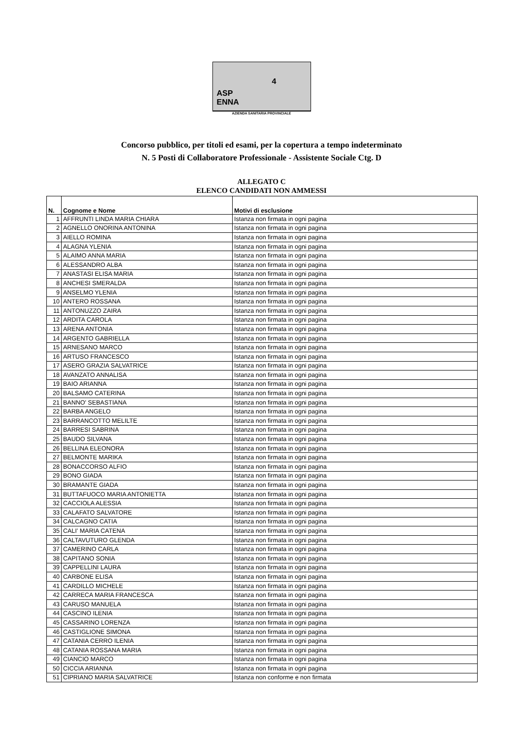ASP
ENNA
4
AZIENDA SANITARIA PROVINCIALE
Concorso pubblico, per titoli ed esami, per la copertura a tempo indeterminato
N. 5 Posti di Collaboratore Professionale - Assistente Sociale Ctg. D
ALLEGATO C
ELENCO CANDIDATI NON AMMESSI
| N. | Cognome e Nome | Motivi di esclusione |
| --- | --- | --- |
| 1 | AFFRUNTI LINDA MARIA CHIARA | Istanza non firmata in ogni pagina |
| 2 | AGNELLO ONORINA ANTONINA | Istanza non firmata in ogni pagina |
| 3 | AIELLO ROMINA | Istanza non firmata in ogni pagina |
| 4 | ALAGNA YLENIA | Istanza non firmata in ogni pagina |
| 5 | ALAIMO ANNA MARIA | Istanza non firmata in ogni pagina |
| 6 | ALESSANDRO ALBA | Istanza non firmata in ogni pagina |
| 7 | ANASTASI ELISA MARIA | Istanza non firmata in ogni pagina |
| 8 | ANCHESI SMERALDA | Istanza non firmata in ogni pagina |
| 9 | ANSELMO YLENIA | Istanza non firmata in ogni pagina |
| 10 | ANTERO ROSSANA | Istanza non firmata in ogni pagina |
| 11 | ANTONUZZO ZAIRA | Istanza non firmata in ogni pagina |
| 12 | ARDITA CAROLA | Istanza non firmata in ogni pagina |
| 13 | ARENA ANTONIA | Istanza non firmata in ogni pagina |
| 14 | ARGENTO GABRIELLA | Istanza non firmata in ogni pagina |
| 15 | ARNESANO MARCO | Istanza non firmata in ogni pagina |
| 16 | ARTUSO FRANCESCO | Istanza non firmata in ogni pagina |
| 17 | ASERO GRAZIA SALVATRICE | Istanza non firmata in ogni pagina |
| 18 | AVANZATO ANNALISA | Istanza non firmata in ogni pagina |
| 19 | BAIO ARIANNA | Istanza non firmata in ogni pagina |
| 20 | BALSAMO CATERINA | Istanza non firmata in ogni pagina |
| 21 | BANNO' SEBASTIANA | Istanza non firmata in ogni pagina |
| 22 | BARBA ANGELO | Istanza non firmata in ogni pagina |
| 23 | BARRANCOTTO MELILTE | Istanza non firmata in ogni pagina |
| 24 | BARRESI SABRINA | Istanza non firmata in ogni pagina |
| 25 | BAUDO SILVANA | Istanza non firmata in ogni pagina |
| 26 | BELLINA ELEONORA | Istanza non firmata in ogni pagina |
| 27 | BELMONTE MARIKA | Istanza non firmata in ogni pagina |
| 28 | BONACCORSO ALFIO | Istanza non firmata in ogni pagina |
| 29 | BONO GIADA | Istanza non firmata in ogni pagina |
| 30 | BRAMANTE GIADA | Istanza non firmata in ogni pagina |
| 31 | BUTTAFUOCO MARIA ANTONIETTA | Istanza non firmata in ogni pagina |
| 32 | CACCIOLA ALESSIA | Istanza non firmata in ogni pagina |
| 33 | CALAFATO SALVATORE | Istanza non firmata in ogni pagina |
| 34 | CALCAGNO CATIA | Istanza non firmata in ogni pagina |
| 35 | CALI' MARIA CATENA | Istanza non firmata in ogni pagina |
| 36 | CALTAVUTURO GLENDA | Istanza non firmata in ogni pagina |
| 37 | CAMERINO CARLA | Istanza non firmata in ogni pagina |
| 38 | CAPITANO SONIA | Istanza non firmata in ogni pagina |
| 39 | CAPPELLINI LAURA | Istanza non firmata in ogni pagina |
| 40 | CARBONE ELISA | Istanza non firmata in ogni pagina |
| 41 | CARDILLO MICHELE | Istanza non firmata in ogni pagina |
| 42 | CARRECA MARIA FRANCESCA | Istanza non firmata in ogni pagina |
| 43 | CARUSO MANUELA | Istanza non firmata in ogni pagina |
| 44 | CASCINO ILENIA | Istanza non firmata in ogni pagina |
| 45 | CASSARINO LORENZA | Istanza non firmata in ogni pagina |
| 46 | CASTIGLIONE SIMONA | Istanza non firmata in ogni pagina |
| 47 | CATANIA CERRO ILENIA | Istanza non firmata in ogni pagina |
| 48 | CATANIA ROSSANA MARIA | Istanza non firmata in ogni pagina |
| 49 | CIANCIO MARCO | Istanza non firmata in ogni pagina |
| 50 | CICCIA ARIANNA | Istanza non firmata in ogni pagina |
| 51 | CIPRIANO MARIA SALVATRICE | Istanza non conforme e non firmata |